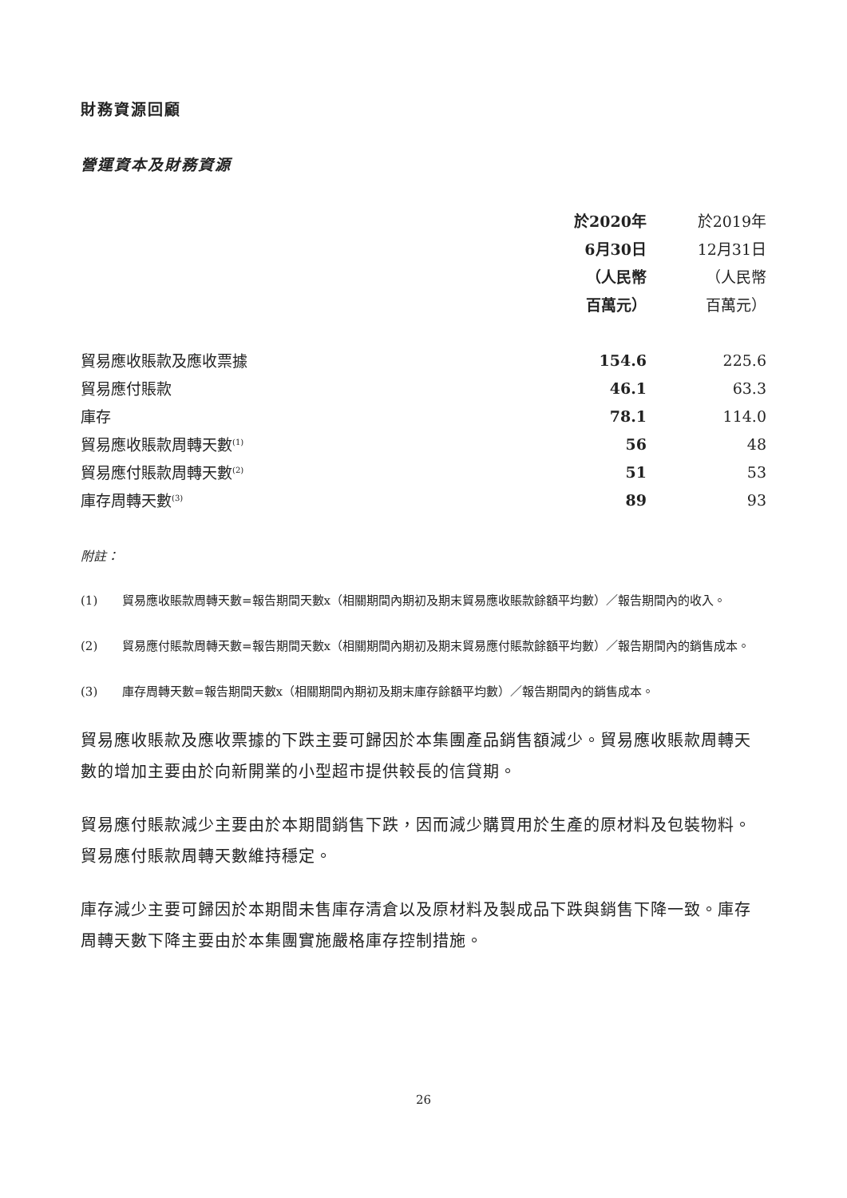財務資源回顧
營運資本及財務資源
| | 於2020年 | 於2019年 |
| --- | --- | --- |
| | 6月30日 | 12月31日 |
| | （人民幣 | （人民幣 |
| | 百萬元） | 百萬元） |
| 貿易應收賬款及應收票據 | 154.6 | 225.6 |
| 貿易應付賬款 | 46.1 | 63.3 |
| 庫存 | 78.1 | 114.0 |
| 貿易應收賬款周轉天數<sup>(1)</sup> | 56 | 48 |
| 貿易應付賬款周轉天數<sup>(2)</sup> | 51 | 53 |
| 庫存周轉天數<sup>(3)</sup> | 89 | 93 |
附註：
(1) 貿易應收賬款周轉天數=報告期間天數x（相關期間內期初及期末貿易應收賬款餘額平均數）／報告期間內的收入。
(2) 貿易應付賬款周轉天數=報告期間天數x（相關期間內期初及期末貿易應付賬款餘額平均數）／報告期間內的銷售成本。
(3) 庫存周轉天數=報告期間天數x（相關期間內期初及期末庫存餘額平均數）／報告期間內的銷售成本。
貿易應收賬款及應收票據的下跌主要可歸因於本集團產品銷售額減少。貿易應收賬款周轉天數的增加主要由於向新開業的小型超市提供較長的信貸期。
貿易應付賬款減少主要由於本期間銷售下跌，因而減少購買用於生產的原材料及包裝物料。貿易應付賬款周轉天數維持穩定。
庫存減少主要可歸因於本期間未售庫存清倉以及原材料及製成品下跌與銷售下降一致。庫存周轉天數下降主要由於本集團實施嚴格庫存控制措施。
26